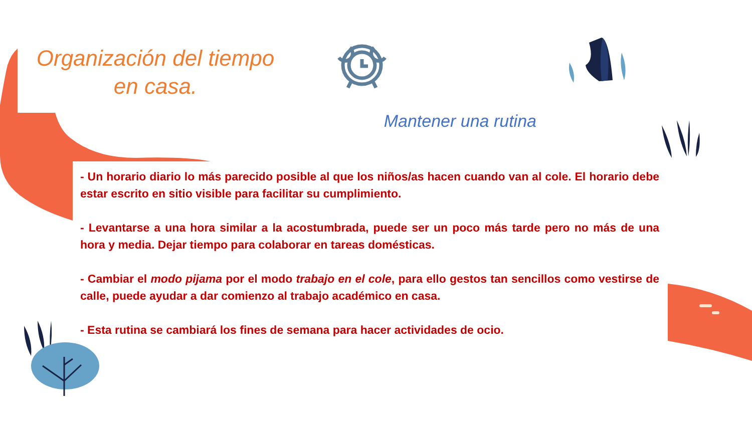Organización del tiempo en casa.
Mantener una rutina
- Un horario diario lo más parecido posible al que los niños/as hacen cuando van al cole. El horario debe estar escrito en sitio visible para facilitar su cumplimiento.
- Levantarse a una hora similar a la acostumbrada, puede ser un poco más tarde pero no más de una hora y media. Dejar tiempo para colaborar en tareas domésticas.
- Cambiar el modo pijama por el modo trabajo en el cole, para ello gestos tan sencillos como vestirse de calle, puede ayudar a dar comienzo al trabajo académico en casa.
- Esta rutina se cambiará los fines de semana para hacer actividades de ocio.